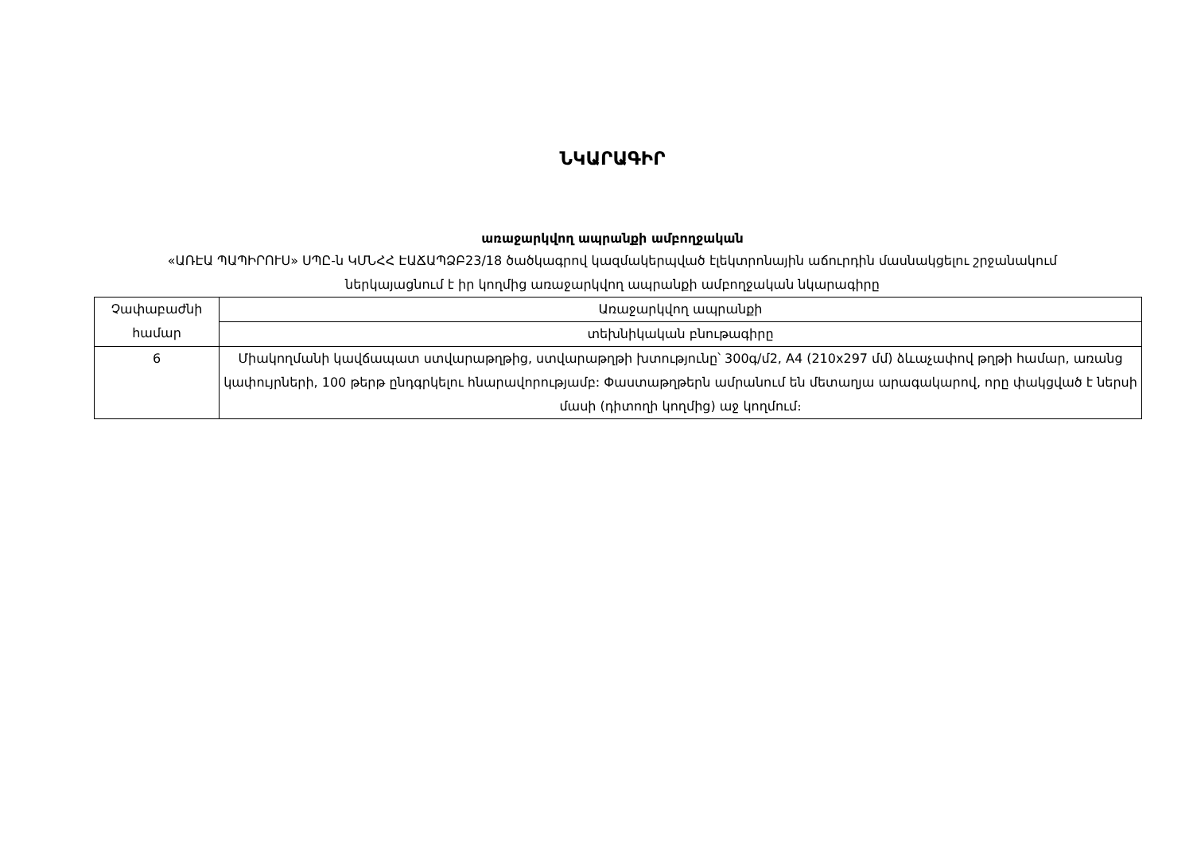ՆԿԱՐԱԳԻՐ
առաջարկվող ապրանքի ամբողջական
«ԱՌԷԱ ՊԱՊԻՐՈՒՍ» ՍՊԸ-ն ԿՄՆՀՀ ԷԱՃԱՊՁԲ23/18 ծածկագրով կազմակերպված էլեկտրոնային աճուրդին մասնակցելու շրջանակում ներկայացնում է իր կողմից առաջարկվող ապրանքի ամբողջական նկարագիրը
| Չափաբաժնի համար | Առաջարկվող ապրանքի |
| | տեխնիկական բնութագիրը |
| 6 | Միակողմանի կավճապատ ստվարաթղթից, ստվարաթղթի խտությունը՝ 300գ/մ2, A4 (210x297 մմ) ձևաչափով թղթի համար, առանց կափույրների, 100 թերթ ընդգրկելու հնարավորությամբ: Փաստաթղթերն ամրանում են մետաղյա արագակարով, որը փակցված է ներսի մասի (դիտողի կողմից) աջ կողմում։ |